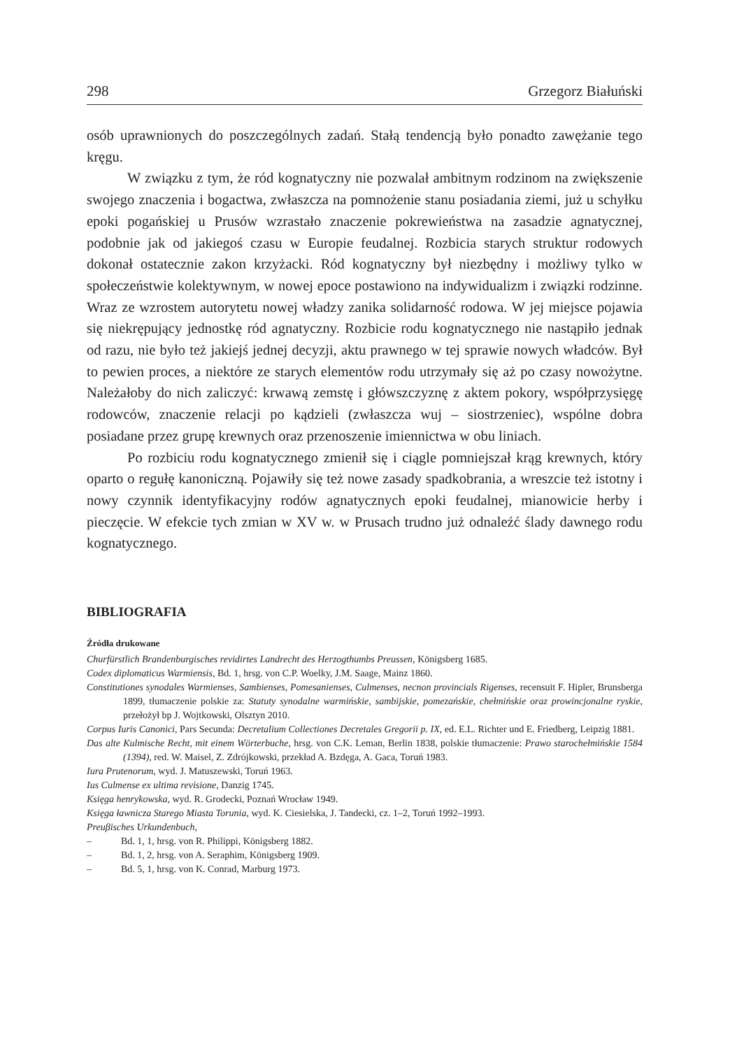298 Grzegorz Białuński
osób uprawnionych do poszczególnych zadań. Stałą tendencją było ponadto zawężanie tego kręgu.
W związku z tym, że ród kognatyczny nie pozwalał ambitnym rodzinom na zwiększenie swojego znaczenia i bogactwa, zwłaszcza na pomnożenie stanu posiadania ziemi, już u schyłku epoki pogańskiej u Prusów wzrastało znaczenie pokrewieństwa na zasadzie agnatycznej, podobnie jak od jakiegoś czasu w Europie feudalnej. Rozbicia starych struktur rodowych dokonał ostatecznie zakon krzyżacki. Ród kognatyczny był niezbędny i możliwy tylko w społeczeństwie kolektywnym, w nowej epoce postawiono na indywidualizm i związki rodzinne. Wraz ze wzrostem autorytetu nowej władzy zanika solidarność rodowa. W jej miejsce pojawia się niekrępujący jednostkę ród agnatyczny. Rozbicie rodu kognatycznego nie nastąpiło jednak od razu, nie było też jakiejś jednej decyzji, aktu prawnego w tej sprawie nowych władców. Był to pewien proces, a niektóre ze starych elementów rodu utrzymały się aż po czasy nowożytne. Należałoby do nich zaliczyć: krwawą zemstę i główszczyznę z aktem pokory, współprzysięgę rodowców, znaczenie relacji po kądzieli (zwłaszcza wuj – siostrzeniec), wspólne dobra posiadane przez grupę krewnych oraz przenoszenie imiennictwa w obu liniach.
Po rozbiciu rodu kognatycznego zmienił się i ciągle pomniejszał krąg krewnych, który oparto o regułę kanoniczną. Pojawiły się też nowe zasady spadkobrania, a wreszcie też istotny i nowy czynnik identyfikacyjny rodów agnatycznych epoki feudalnej, mianowicie herby i pieczęcie. W efekcie tych zmian w XV w. w Prusach trudno już odnaleźć ślady dawnego rodu kognatycznego.
BIBLIOGRAFIA
Źródła drukowane
Churfürstlich Brandenburgisches revidirtes Landrecht des Herzogthumbs Preussen, Königsberg 1685.
Codex diplomaticus Warmiensis, Bd. 1, hrsg. von C.P. Woelky, J.M. Saage, Mainz 1860.
Constitutiones synodales Warmienses, Sambienses, Pomesanienses, Culmenses, necnon provincials Rigenses, recensuit F. Hipler, Brunsberga 1899, tłumaczenie polskie za: Statuty synodalne warmińskie, sambijskie, pomezańskie, chełmińskie oraz prowincjonalne ryskie, przełożył bp J. Wojtkowski, Olsztyn 2010.
Corpus Iuris Canonici, Pars Secunda: Decretalium Collectiones Decretales Gregorii p. IX, ed. E.L. Richter und E. Friedberg, Leipzig 1881.
Das alte Kulmische Recht, mit einem Wörterbuche, hrsg. von C.K. Leman, Berlin 1838, polskie tłumaczenie: Prawo starochełmińskie 1584 (1394), red. W. Maisel, Z. Zdrójkowski, przekład A. Bzdęga, A. Gaca, Toruń 1983.
Iura Prutenorum, wyd. J. Matuszewski, Toruń 1963.
Ius Culmense ex ultima revisione, Danzig 1745.
Księga henrykowska, wyd. R. Grodecki, Poznań Wrocław 1949.
Księga ławnicza Starego Miasta Torunia, wyd. K. Ciesielska, J. Tandecki, cz. 1–2, Toruń 1992–1993.
Preuβisches Urkundenbuch,
– Bd. 1, 1, hrsg. von R. Philippi, Königsberg 1882.
– Bd. 1, 2, hrsg. von A. Seraphim, Königsberg 1909.
– Bd. 5, 1, hrsg. von K. Conrad, Marburg 1973.